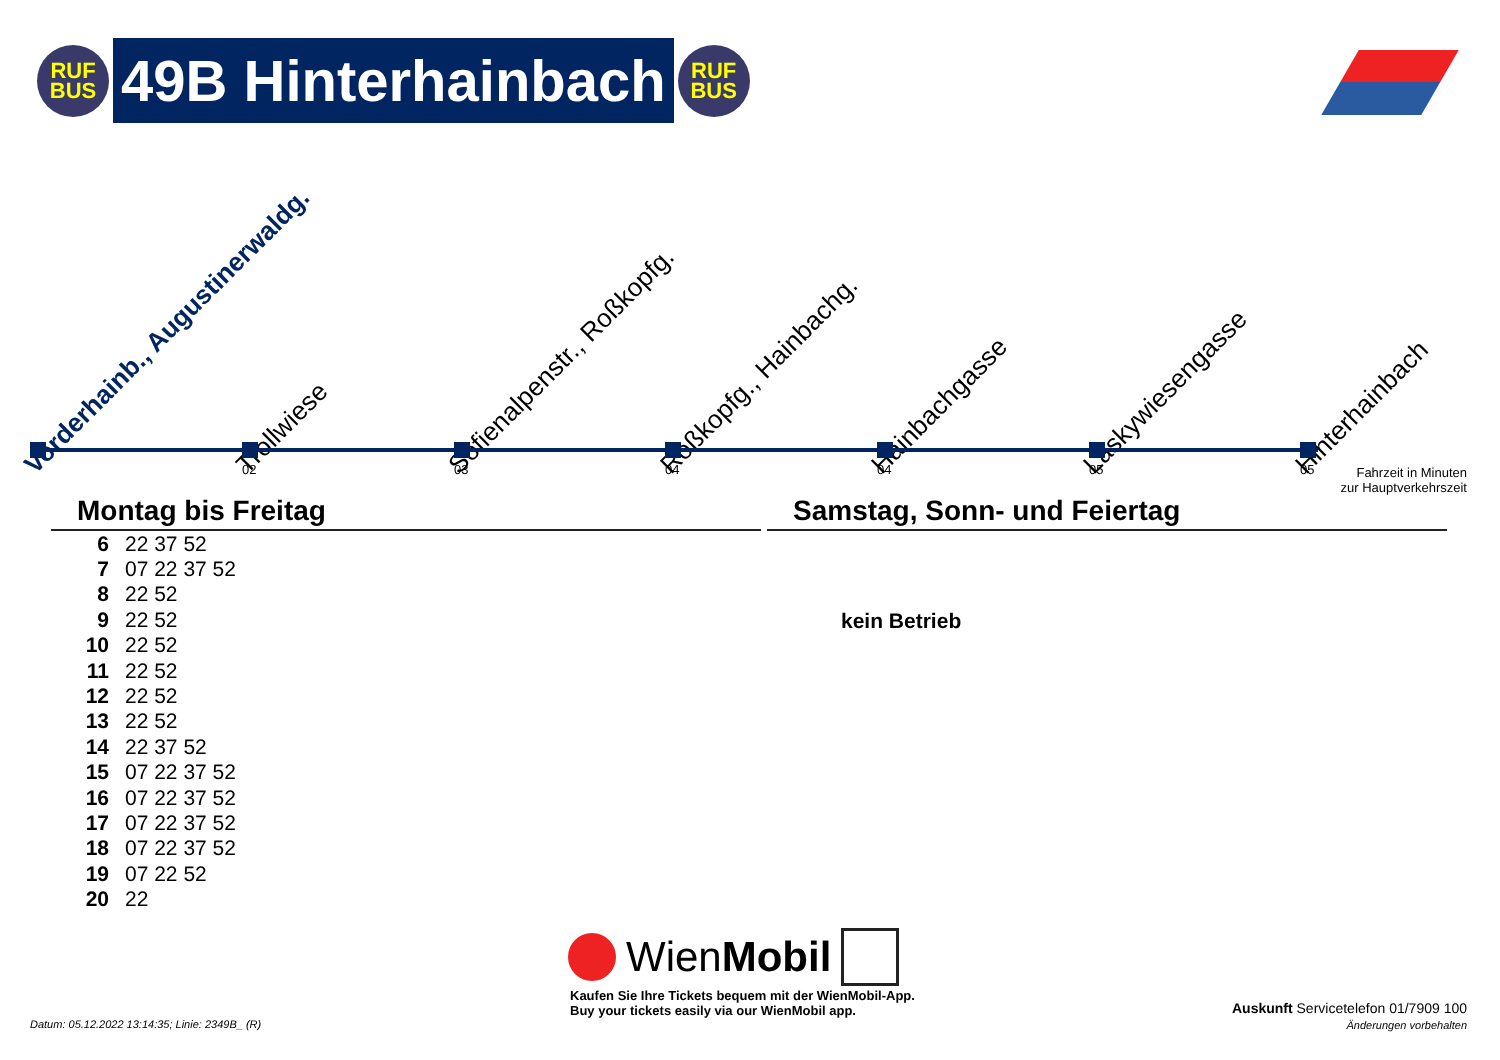RUF
BUS
49B Hinterhainbach
RUF
BUS
Vorderhainb., Augustinerwaldg. Trollwiese Sofienalpenstr., Roßkopfg. Roßkopfg., Hainbachg. Hainbachgasse Laskywiesengasse Hinterhainbach
02 03 04 04 05 05
Fahrzeit in Minuten
zur Hauptverkehrszeit
Montag bis Freitag
| 6 | 22 37 52 |
| 7 | 07 22 37 52 |
| 8 | 22 52 |
| 9 | 22 52 |
| 10 | 22 52 |
| 11 | 22 52 |
| 12 | 22 52 |
| 13 | 22 52 |
| 14 | 22 37 52 |
| 15 | 07 22 37 52 |
| 16 | 07 22 37 52 |
| 17 | 07 22 37 52 |
| 18 | 07 22 37 52 |
| 19 | 07 22 52 |
| 20 | 22 |
Samstag, Sonn- und Feiertag
kein Betrieb
WienMobil
Kaufen Sie Ihre Tickets bequem mit der WienMobil-App.
Buy your tickets easily via our WienMobil app.
Datum: 05.12.2022 13:14:35; Linie: 2349B_ (R)
Auskunft Servicetelefon 01/7909 100
Änderungen vorbehalten